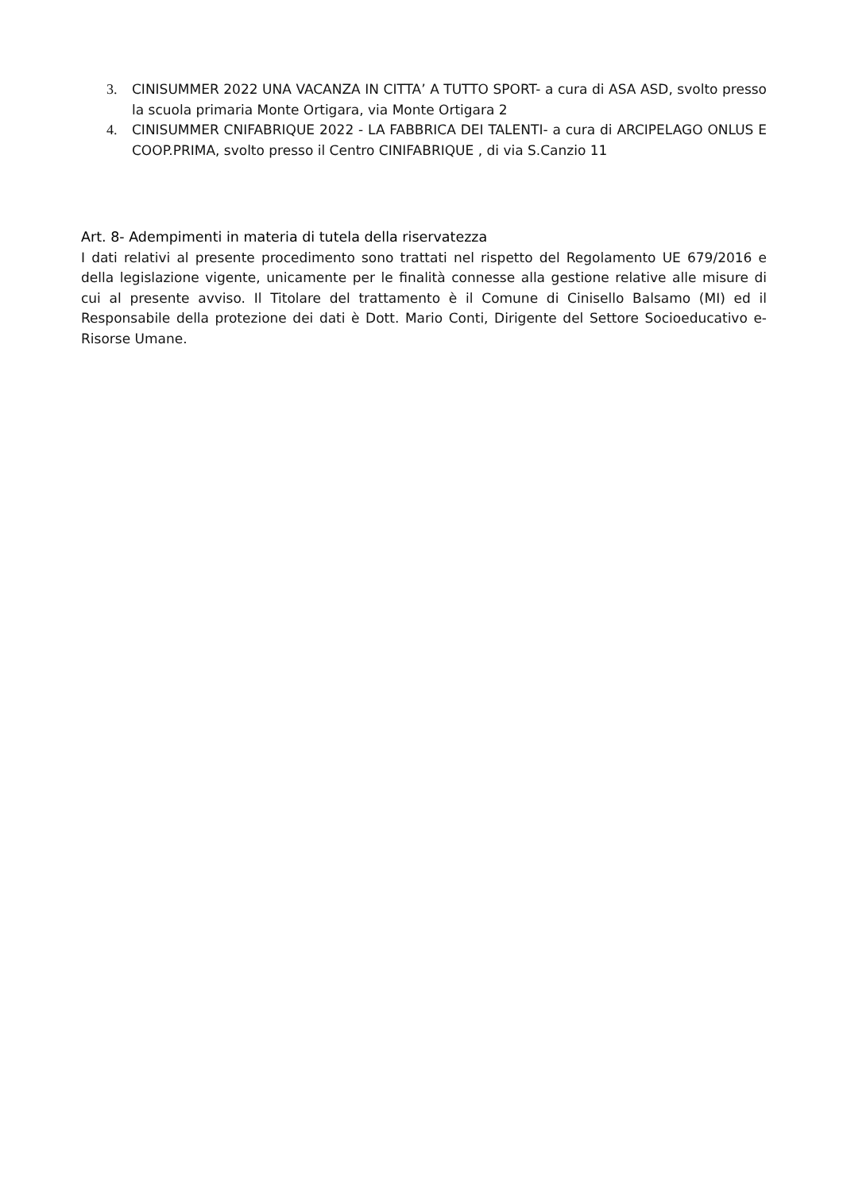3. CINISUMMER 2022 UNA VACANZA IN CITTA’ A TUTTO SPORT- a cura di ASA ASD, svolto presso la scuola primaria Monte Ortigara, via Monte Ortigara 2
4. CINISUMMER CNIFABRIQUE 2022 - LA FABBRICA DEI TALENTI- a cura di ARCIPELAGO ONLUS E COOP.PRIMA, svolto presso il Centro CINIFABRIQUE , di via S.Canzio 11
Art. 8- Adempimenti in materia di tutela della riservatezza
I dati relativi al presente procedimento sono trattati nel rispetto del Regolamento UE 679/2016 e della legislazione vigente, unicamente per le finalità connesse alla gestione relative alle misure di cui al presente avviso. Il Titolare del trattamento è il Comune di Cinisello Balsamo (MI) ed il Responsabile della protezione dei dati è Dott. Mario Conti, Dirigente del Settore Socioeducativo e- Risorse Umane.